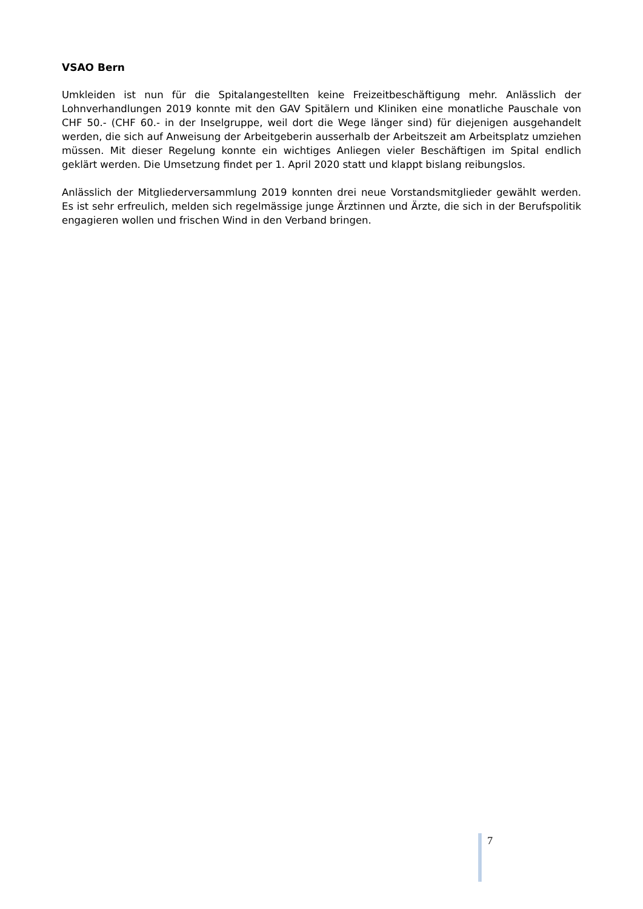VSAO Bern
Umkleiden ist nun für die Spitalangestellten keine Freizeitbeschäftigung mehr. Anlässlich der Lohnverhandlungen 2019 konnte mit den GAV Spitälern und Kliniken eine monatliche Pauschale von CHF 50.- (CHF 60.- in der Inselgruppe, weil dort die Wege länger sind) für diejenigen ausgehandelt werden, die sich auf Anweisung der Arbeitgeberin ausserhalb der Arbeitszeit am Arbeitsplatz umziehen müssen. Mit dieser Regelung konnte ein wichtiges Anliegen vieler Beschäftigen im Spital endlich geklärt werden. Die Umsetzung findet per 1. April 2020 statt und klappt bislang reibungslos.
Anlässlich der Mitgliederversammlung 2019 konnten drei neue Vorstandsmitglieder gewählt werden. Es ist sehr erfreulich, melden sich regelmässige junge Ärztinnen und Ärzte, die sich in der Berufspolitik engagieren wollen und frischen Wind in den Verband bringen.
7